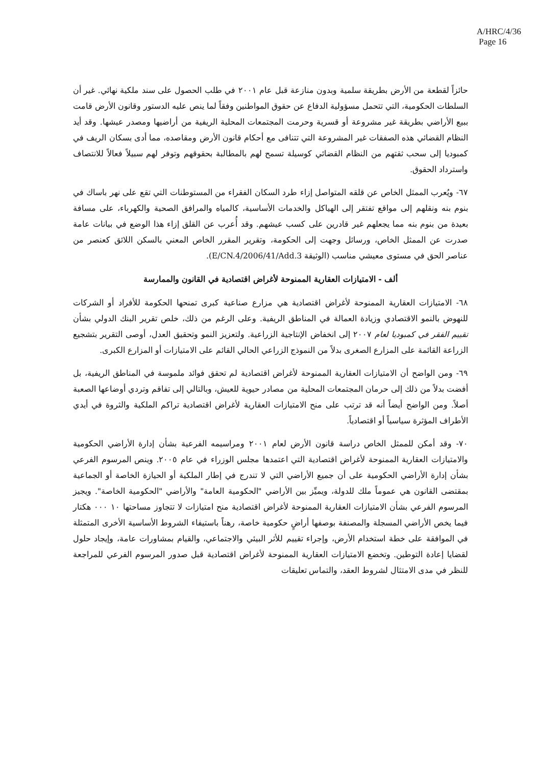A/HRC/4/36
Page 16
حائزاً لقطعة من الأرض بطريقة سلمية وبدون منازعة قبل عام ٢٠٠١ في طلب الحصول على سند ملكية نهائي. غير أن السلطات الحكومية، التي تتحمل مسؤولية الدفاع عن حقوق المواطنين وفقاً لما ينص عليه الدستور وقانون الأرض قامت ببيع الأراضي بطريقة غير مشروعة أو قسرية وحرمت المجتمعات المحلية الريفية من أراضيها ومصدر عيشها. وقد أيد النظام القضائي هذه الصفقات غير المشروعة التي تتنافى مع أحكام قانون الأرض ومقاصده، مما أدى بسكان الريف في كمبوديا إلى سحب ثقتهم من النظام القضائي كوسيلة تسمح لهم بالمطالبة بحقوقهم وتوفر لهم سبيلاً فعالاً للانتصاف واسترداد الحقوق.
٦٧- ويُعرب الممثل الخاص عن قلقه المتواصل إزاء طرد السكان الفقراء من المستوطنات التي تقع على نهر باساك في بنوم بنه ونقلهم إلى مواقع تفتقر إلى الهياكل والخدمات الأساسية، كالمياه والمرافق الصحية والكهرباء، على مسافة بعيدة من بنوم بنه مما يجعلهم غير قادرين على كسب عيشهم. وقد أُعرب عن القلق إزاء هذا الوضع في بيانات عامة صدرت عن الممثل الخاص، ورسائل وجهت إلى الحكومة، وتقرير المقرر الخاص المعني بالسكن اللائق كعنصر من عناصر الحق في مستوى معيشي مناسب (الوثيقة E/CN.4/2006/41/Add.3).
ألف - الامتيازات العقارية الممنوحة لأغراض اقتصادية في القانون والممارسة
٦٨- الامتيازات العقارية الممنوحة لأغراض اقتصادية هي مزارع صناعية كبرى تمنحها الحكومة للأفراد أو الشركات للنهوض بالنمو الاقتصادي وزيادة العمالة في المناطق الريفية. وعلى الرغم من ذلك، خلص تقرير البنك الدولي بشأن تقييم الفقر في كمبوديا لعام ٢٠٠٧ إلى انخفاض الإنتاجية الزراعية. ولتعزيز النمو وتحقيق العدل، أوصى التقرير بتشجيع الزراعة القائمة على المزارع الصغرى بدلاً من النموذج الزراعي الحالي القائم على الامتيازات أو المزارع الكبرى.
٦٩- ومن الواضح أن الامتيازات العقارية الممنوحة لأغراض اقتصادية لم تحقق فوائد ملموسة في المناطق الريفية، بل أفضت بدلاً من ذلك إلى حرمان المجتمعات المحلية من مصادر حيوية للعيش، وبالتالي إلى تفاقم وتردي أوضاعها الصعبة أصلاً. ومن الواضح أيضاً أنه قد ترتب على منح الامتيازات العقارية لأغراض اقتصادية تراكم الملكية والثروة في أيدي الأطراف المؤثرة سياسياً أو اقتصادياً.
٧٠- وقد أمكن للممثل الخاص دراسة قانون الأرض لعام ٢٠٠١ ومراسيمه الفرعية بشأن إدارة الأراضي الحكومية والامتيازات العقارية الممنوحة لأغراض اقتصادية التي اعتمدها مجلس الوزراء في عام ٢٠٠٥. وينص المرسوم الفرعي بشأن إدارة الأراضي الحكومية على أن جميع الأراضي التي لا تندرج في إطار الملكية أو الحيازة الخاصة أو الجماعية بمقتضى القانون هي عموماً ملك للدولة، ويميِّز بين الأراضي "الحكومية العامة" والأراضي "الحكومية الخاصة". ويجيز المرسوم الفرعي بشأن الامتيازات العقارية الممنوحة لأغراض اقتصادية منح امتيازات لا تتجاوز مساحتها ١٠ ٠٠٠ هكتار فيما يخص الأراضي المسجلة والمصنفة بوصفها أراضٍ حكومية خاصة، رهناً باستيفاء الشروط الأساسية الأخرى المتمثلة في الموافقة على خطة استخدام الأرض، وإجراء تقييم للأثر البيئي والاجتماعي، والقيام بمشاورات عامة، وإيجاد حلول لقضايا إعادة التوطين. وتخضع الامتيازات العقارية الممنوحة لأغراض اقتصادية قبل صدور المرسوم الفرعي للمراجعة للنظر في مدى الامتثال لشروط العقد، والتماس تعليقات